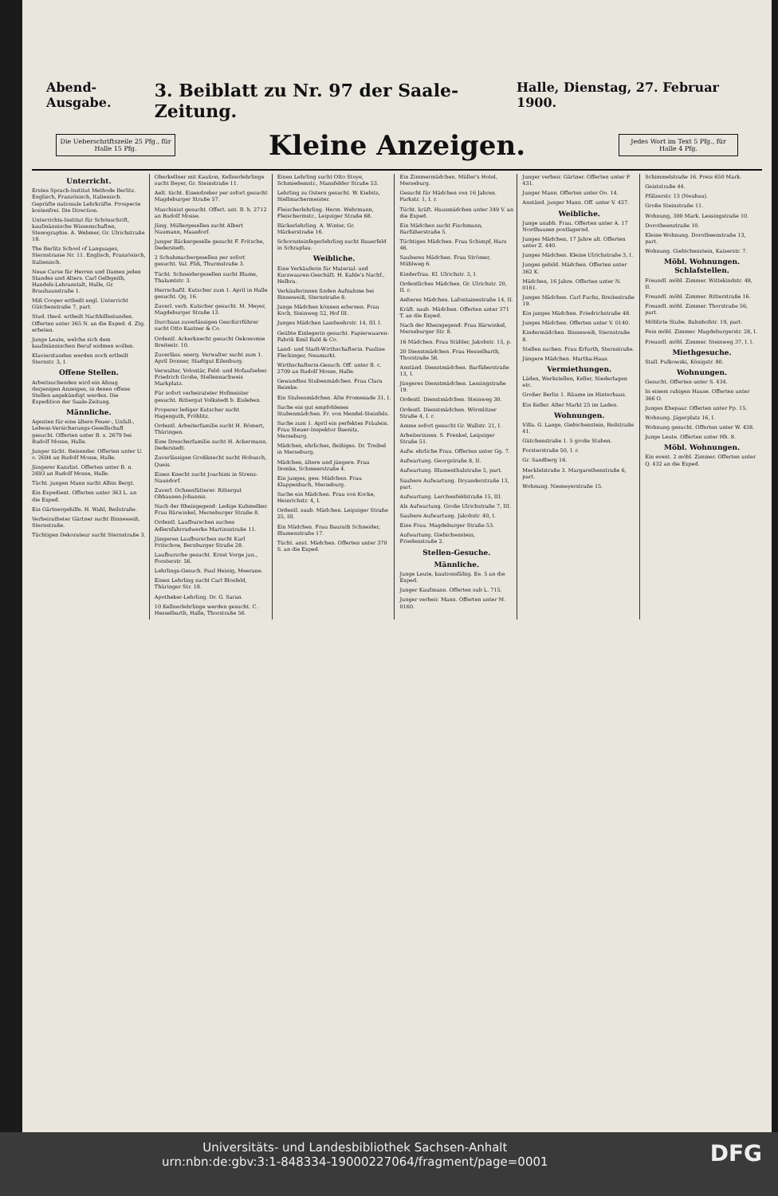Abend-Ausgabe. 3. Beiblatt zu Nr. 97 der Saale-Zeitung. Halle, Dienstag, 27. Februar 1900.
Die Ueberschriftszeile 25 Pfg., für Halle 15 Pfg.
Kleine Anzeigen.
Jedes Wort im Text 5 Pfg., für Halle 4 Pfg.
Unterricht.
Erstes Sprach-Institut Methode Berlitz. Englisch, Französisch, Italienisch. Geprüfte nationale Lehrkräfte. Prospecte kostenfrei. Die Direction.
Unterrichts-Institut für Schönschrift, kaufmännische Wissenschaften, Stenographie. A. Webmer, Gr. Ulrichstraße 18.
The Berlitz School of Languages, Sternstrasse Nr. 11. Englisch, Französisch, Italienisch.
Neue Curse für Herren und Damen jeden Standes und Alters. Carl Gelbgeith, Handels-Lehranstalt, Halle, Gr. Brauhausstraße 1.
Miß Cooper ertheilt engl. Unterricht Gütchenstraße 7, part.
Stud. theol. ertheilt Nachhilfestunden. Offerten unter 365 N. an die Exped. d. Ztg. erbeten.
Junge Leute, welche sich dem kaufmännischen Beruf widmen wollen.
Klavierstunden werden noch ertheilt Sternstr. 3, I.
Offene Stellen.
Arbeitsuchenden wird ein Abzug derjenigen Anzeigen, in denen offene Stellen angekündigt werden. Die Expedition der Saale-Zeitung.
Männliche.
Agenten für eine ältere Feuer-, Unfall-, Lebens-Versicherungs-Gesellschaft gesucht. Offerten unter B. x. 2679 bei Rudolf Mosse, Halle.
Junger tücht. Reisender. Offerten unter U. o. 2694 an Rudolf Mosse, Halle.
Jüngerer Kanzlist. Offerten unter B. n. 2693 an Rudolf Mosse, Halle.
Tücht. jungen Mann sucht Albin Bergt.
Ein Expedient. Offerten unter 363 L. an die Exped.
Ein Gärtnergehilfe. H. Wahl, Reilstraße.
Verheiratheter Gärtner sucht Binneweiß, Sternstraße.
Tüchtigen Dekorateur sucht Sternstraße 3.
Oberkellner mit Kaution, Kellnerlehrlinge sucht Beyer, Gr. Steinstraße 11.
Aelt. tücht. Eisendreher per sofort gesucht Magdeburger Straße 57.
Maschinist gesucht. Offert. unt. B. h. 2712 an Rudolf Mosse.
Jüng. Müllergesellen sucht Albert Naumann, Maasdorf.
Junger Bäckergeselle gesucht F. Fritsche, Dederstedt.
2 Schuhmachergesellen per sofort gesucht. Val. Fliß, Thurmstraße 3.
Tücht. Schneidergesellen sucht Blume, Thalamtstr. 3.
Herrschaftl. Kutscher zum 1. April in Halle gesucht. Qq. 16.
Zuverl. verh. Kutscher gesucht. M. Meyer, Magdeburger Straße 13.
Durchaus zuverlässigen Geschirrführer sucht Otto Kastner & Co.
Ordentl. Ackerknecht gesucht Oekonomie Breitestr. 10.
Zuverläss. energ. Verwalter sucht zum 1. April Donner, Stadtgut Eilenburg.
Verwalter, Volontär, Feld- und Hofaufseher. Friedrich Große, Stellennachweis Markplatz.
Für sofort verheirateter Hofmeister gesucht. Rittergut Volkstedt b. Eisleben.
Properer lediger Kutscher sucht Hagenguth, Fröhlitz.
Ordentl. Arbeiterfamilie sucht H. Römert, Thüringen.
Eine Drescherfamilie sucht H. Ackermann, Dederstedt.
Zuverlässigen Großknecht sucht Hobusch, Queis.
Einen Knecht sucht Joachimi in Strenz-Naundorf.
Zuverl. Ochsenfütterer. Rittergut Obhausen-Johannis.
Nach der Rheingegend: Ledige Kuhmelker. Frau Bärwinkel, Merseburger Straße 8.
Ordentl. Laufburschen suchen Adlersfahrradwerke Martinsstraße 11.
Jüngeren Laufburschen sucht Karl Pritschow, Bernburger Straße 28.
Laufbursche gesucht. Ernst Vorge jun., Forsterstr. 56.
Lehrlings-Gesuch. Paul Heinig, Meerane.
Einen Lehrling sucht Carl Blosfeld, Thüringer Str. 18.
Apotheker-Lehrling. Dr. G. Saran.
10 Kellnerlehrlinge werden gesucht. C. Hesselbarth, Halle, Thorstraße 56.
Einen Lehrling sucht Otto Stoye, Schmiedemstr., Mansfelder Straße 53.
Lehrling zu Ostern gesucht. W. Kiebitz, Stellmachermeister.
Fleischerlehrling. Herm. Wehrmann, Fleischermstr., Leipziger Straße 68.
Bäckerlehrling. A. Winter, Gr. Märkerstraße 16.
Schornsteinfegerlehrling sucht Bauerfeld in Schraplau.
Weibliche.
Eine Verkäuferin für Material- und Kurzwaaren-Geschäft. H. Kahle's Nachf., Helbra.
Verkäuferinnen finden Aufnahme bei Binneweiß, Sternstraße 8.
Junge Mädchen können erlernen. Frau Koch, Steinweg 52, Hof III.
Junges Mädchen Landwehrstr. 14, III. l.
Geübte Einlegerin gesucht. Papierwaaren-Fabrik Emil Bald & Co.
Land- und Stadt-Wirthschafterin. Pauline Fleckinger, Neumarkt.
Wirthschafterin-Gesuch. Off. unter B. c. 2709 an Rudolf Mosse, Halle.
Gewandtes Stubenmädchen. Frau Clara Reimke.
Ein Stubenmädchen. Alte Promenade 31, I.
Suche ein gut empfohlenes Stubenmädchen. Fr. von Mendel-Steinfels.
Suche zum 1. April ein perfektes Fräulein. Frau Steuer-Inspektor Baenitz, Merseburg.
Mädchen, ehrliches, fleißiges. Dr. Treibel in Merseburg.
Mädchen, ältere und jüngere. Frau Domke, Schmeerstraße 4.
Ein junges, gew. Mädchen. Frau Klappenbach, Merseburg.
Suche ein Mädchen. Frau von Kocke, Heinrichstr. 4, I.
Ordentl. saub. Mädchen. Leipziger Straße 25, III.
Ein Mädchen. Frau Baurath Schneider, Blumenstraße 17.
Tücht. anst. Mädchen. Offerten unter 370 S. an die Exped.
Ein Zimmermädchen. Müller's Hotel, Merseburg.
Gesucht für Mädchen von 16 Jahren. Parkstr. 1, I. r.
Tücht. kräft. Hausmädchen unter 349 V. an die Exped.
Ein Mädchen sucht Fischmann, Barfüßerstraße 5.
Tüchtiges Mädchen. Frau Schimpf, Harz 46.
Sauberes Mädchen. Frau Strömer, Mühlweg 6.
Kinderfrau. Kl. Ulrichstr. 3, I.
Ordentliches Mädchen. Gr. Ulrichstr. 20, II. r.
Aelteres Mädchen. Lafontainestraße 14, II.
Kräft. saub. Mädchen. Offerten unter 371 T. an die Exped.
Nach der Rheingegend: Frau Bärwinkel, Merseburger Str. 8.
16 Mädchen. Frau Stübler, Jakobstr. 15, p.
20 Dienstmädchen. Frau Hesselbarth, Thorstraße 56.
Anständ. Dienstmädchen. Barfüßerstraße 13, I.
Jüngeres Dienstmädchen. Lessingstraße 19.
Ordentl. Dienstmädchen. Steinweg 30.
Ordentl. Dienstmädchen. Wörmlitzer Straße 4, I. r.
Amme sofort gesucht Gr. Wallstr. 21, I.
Arbeiterinnen. S. Frenkel, Leipziger Straße 51.
Aufw. ehrliche Frau. Offerten unter Gg. 7.
Aufwartung. Georgstraße 8, II.
Aufwartung. Blumenthalstraße 5, part.
Saubere Aufwartung. Dryanderstraße 13, part.
Aufwartung. Lerchenfeldstraße 15, III.
Als Aufwartung. Große Ulrichstraße 7, III.
Saubere Aufwartung. Jakobstr. 40, I.
Eine Frau. Magdeburger Straße 53.
Aufwartung. Giebichenstein, Friedenstraße 2.
Stellen-Gesuche.
Männliche.
Junge Leute, kautionsfähig. Ee. 5 an die Exped.
Junger Kaufmann. Offerten sub L. 715.
Junger verheir. Mann. Offerten unter M. 0160.
Junger verheir. Gärtner. Offerten unter P. 431.
Junger Mann. Offerten unter Oo. 14.
Anständ. junger Mann. Off. unter V. 437.
Weibliche.
Junge unabh. Frau. Offerten unter A. 17 Nordhausen postlagernd.
Junges Mädchen, 17 Jahre alt. Offerten unter Z. 440.
Junges Mädchen. Kleine Ulrichstraße 3, I.
Junges gebild. Mädchen. Offerten unter 362 K.
Mädchen, 16 Jahre. Offerten unter N. 0161.
Junges Mädchen. Carl Fuchs, Breitestraße 19.
Ein junges Mädchen. Friedrichstraße 48.
Junges Mädchen. Offerten unter V. 0140.
Kindermädchen. Binneweiß, Sternstraße 8.
Stellen suchen. Frau Erfurth, Sternstraße.
Jüngere Mädchen. Martha-Haus.
Vermiethungen.
Läden, Werkstellen, Keller, Niederlagen etc.
Großer Berlin 1. Räume im Hinterhaus.
Ein Keller. Alter Markt 25 im Laden.
Wohnungen.
Villa. G. Lange, Giebichenstein, Reilstraße 41.
Gütchenstraße 1. 5 große Stuben.
Forsterstraße 50, I. r.
Gr. Sandberg 16.
Mecklelstraße 3. Margarethenstraße 6, part.
Wohnung. Niemeyerstraße 15.
Schimmelstraße 16. Preis 650 Mark.
Geiststraße 44.
Pfälzerstr. 13 (Neubau).
Große Steinstraße 11.
Wohnung, 300 Mark. Lessingstraße 10.
Dorotheenstraße 10.
Kleine Wohnung. Dorotheenstraße 13, part.
Wohnung. Giebichenstein, Kaiserstr. 7.
Möbl. Wohnungen. Schlafstellen.
Freundl. möbl. Zimmer. Wittekindstr. 48, II.
Freundl. möbl. Zimmer. Ritterstraße 16.
Freundl. möbl. Zimmer. Thorstraße 56, part.
Möblirte Stube. Bahnhofstr. 19, part.
Fein möbl. Zimmer. Magdeburgerstr. 28, I.
Freundl. möbl. Zimmer. Steinweg 37, I. l.
Miethgesuche.
Stall. Pulkowski, Königstr. 80.
Wohnungen.
Gesucht. Offerten unter S. 434.
In einem ruhigen Hause. Offerten unter 366 O.
Junges Ehepaar. Offerten unter Pp. 15.
Wohnung. Jägerplatz 16, I.
Wohnung gesucht. Offerten unter W. 438.
Junge Leute. Offerten unter Hh. 8.
Möbl. Wohnungen.
Ein event. 2 möbl. Zimmer. Offerten unter Q. 432 an die Exped.
DFG Universitäts- und Landesbibliothek Sachsen-Anhalt
urn:nbn:de:gbv:3:1-848334-19000227064/fragment/page=0001